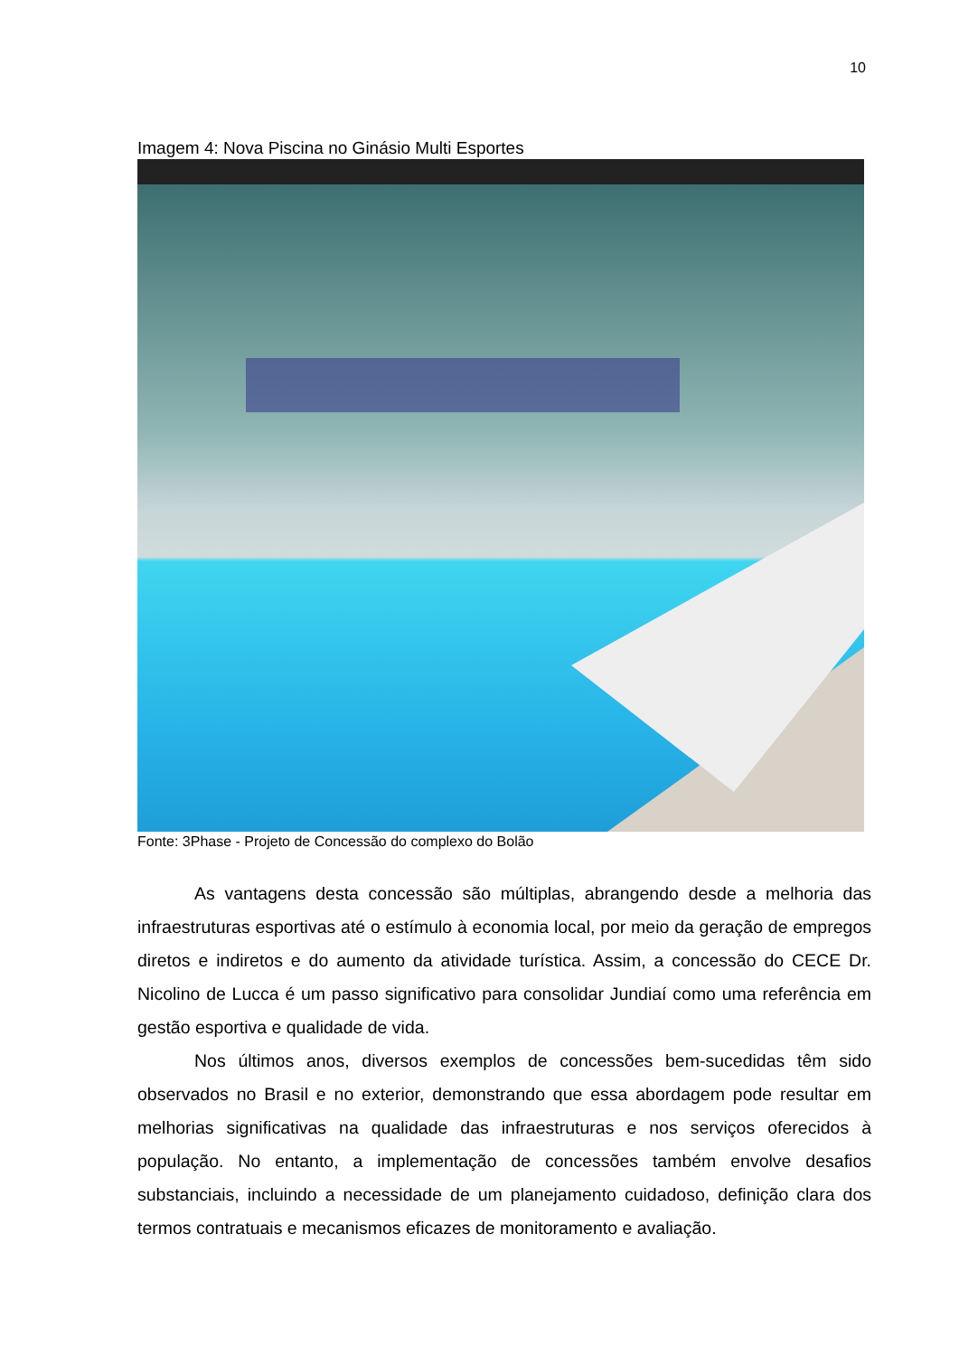10
Imagem 4: Nova Piscina no Ginásio Multi Esportes
Fonte: 3Phase - Projeto de Concessão do complexo do Bolão
As vantagens desta concessão são múltiplas, abrangendo desde a melhoria das infraestruturas esportivas até o estímulo à economia local, por meio da geração de empregos diretos e indiretos e do aumento da atividade turística. Assim, a concessão do CECE Dr. Nicolino de Lucca é um passo significativo para consolidar Jundiaí como uma referência em gestão esportiva e qualidade de vida.
Nos últimos anos, diversos exemplos de concessões bem-sucedidas têm sido observados no Brasil e no exterior, demonstrando que essa abordagem pode resultar em melhorias significativas na qualidade das infraestruturas e nos serviços oferecidos à população. No entanto, a implementação de concessões também envolve desafios substanciais, incluindo a necessidade de um planejamento cuidadoso, definição clara dos termos contratuais e mecanismos eficazes de monitoramento e avaliação.